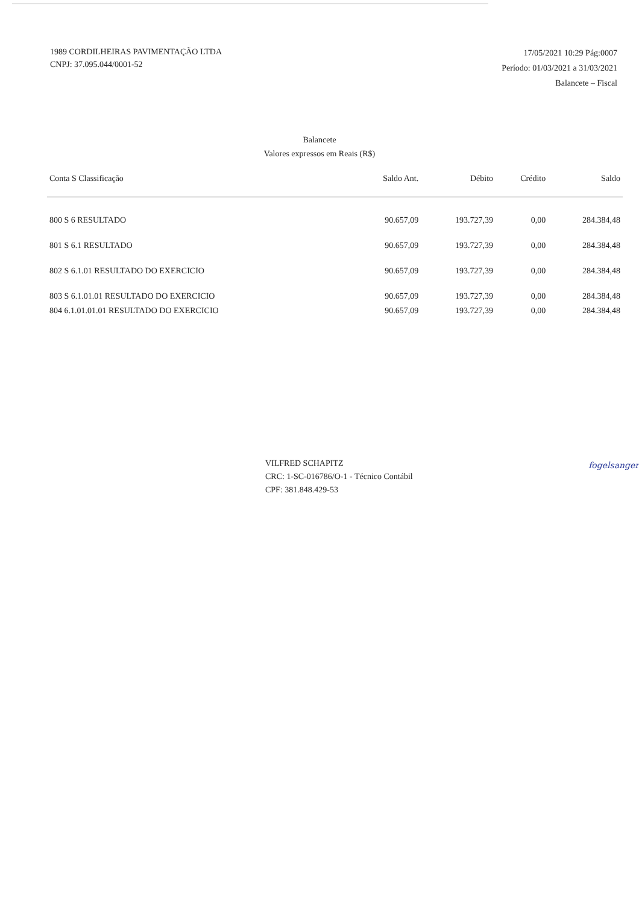1989 CORDILHEIRAS PAVIMENTAÇÃO LTDA
CNPJ: 37.095.044/0001-52
17/05/2021 10:29 Pág:0007
Período: 01/03/2021 a 31/03/2021
Balancete – Fiscal
Balancete
Valores expressos em Reais (R$)
| Conta S Classificação | Saldo Ant. | Débito | Crédito | Saldo |
| --- | --- | --- | --- | --- |
| 800 S 6 RESULTADO | 90.657,09 | 193.727,39 | 0,00 | 284.384,48 |
| 801 S 6.1 RESULTADO | 90.657,09 | 193.727,39 | 0,00 | 284.384,48 |
| 802 S 6.1.01 RESULTADO DO EXERCICIO | 90.657,09 | 193.727,39 | 0,00 | 284.384,48 |
| 803 S 6.1.01.01 RESULTADO DO EXERCICIO | 90.657,09 | 193.727,39 | 0,00 | 284.384,48 |
| 804 6.1.01.01.01 RESULTADO DO EXERCICIO | 90.657,09 | 193.727,39 | 0,00 | 284.384,48 |
VILFRED SCHAPITZ
CRC: 1-SC-016786/O-1 - Técnico Contábil
CPF: 381.848.429-53
fogelsanger